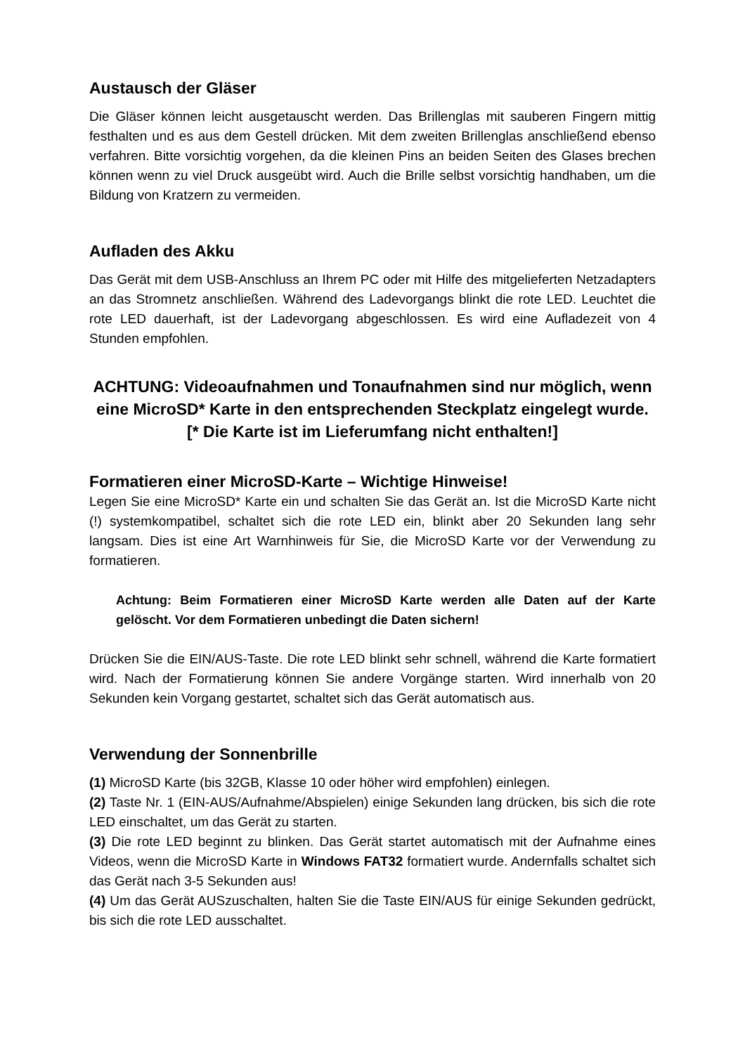Austausch der Gläser
Die Gläser können leicht ausgetauscht werden. Das Brillenglas mit sauberen Fingern mittig festhalten und es aus dem Gestell drücken. Mit dem zweiten Brillenglas anschließend ebenso verfahren. Bitte vorsichtig vorgehen, da die kleinen Pins an beiden Seiten des Glases brechen können wenn zu viel Druck ausgeübt wird. Auch die Brille selbst vorsichtig handhaben, um die Bildung von Kratzern zu vermeiden.
Aufladen des Akku
Das Gerät mit dem USB-Anschluss an Ihrem PC oder mit Hilfe des mitgelieferten Netzadapters an das Stromnetz anschließen. Während des Ladevorgangs blinkt die rote LED. Leuchtet die rote LED dauerhaft, ist der Ladevorgang abgeschlossen. Es wird eine Aufladezeit von 4 Stunden empfohlen.
ACHTUNG: Videoaufnahmen und Tonaufnahmen sind nur möglich, wenn eine MicroSD* Karte in den entsprechenden Steckplatz eingelegt wurde. [* Die Karte ist im Lieferumfang nicht enthalten!]
Formatieren einer MicroSD-Karte – Wichtige Hinweise!
Legen Sie eine MicroSD* Karte ein und schalten Sie das Gerät an. Ist die MicroSD Karte nicht (!) systemkompatibel, schaltet sich die rote LED ein, blinkt aber 20 Sekunden lang sehr langsam. Dies ist eine Art Warnhinweis für Sie, die MicroSD Karte vor der Verwendung zu formatieren.
Achtung: Beim Formatieren einer MicroSD Karte werden alle Daten auf der Karte gelöscht. Vor dem Formatieren unbedingt die Daten sichern!
Drücken Sie die EIN/AUS-Taste. Die rote LED blinkt sehr schnell, während die Karte formatiert wird. Nach der Formatierung können Sie andere Vorgänge starten. Wird innerhalb von 20 Sekunden kein Vorgang gestartet, schaltet sich das Gerät automatisch aus.
Verwendung der Sonnenbrille
(1) MicroSD Karte (bis 32GB, Klasse 10 oder höher wird empfohlen) einlegen.
(2) Taste Nr. 1 (EIN-AUS/Aufnahme/Abspielen) einige Sekunden lang drücken, bis sich die rote LED einschaltet, um das Gerät zu starten.
(3) Die rote LED beginnt zu blinken. Das Gerät startet automatisch mit der Aufnahme eines Videos, wenn die MicroSD Karte in Windows FAT32 formatiert wurde. Andernfalls schaltet sich das Gerät nach 3-5 Sekunden aus!
(4) Um das Gerät AUSzuschalten, halten Sie die Taste EIN/AUS für einige Sekunden gedrückt, bis sich die rote LED ausschaltet.